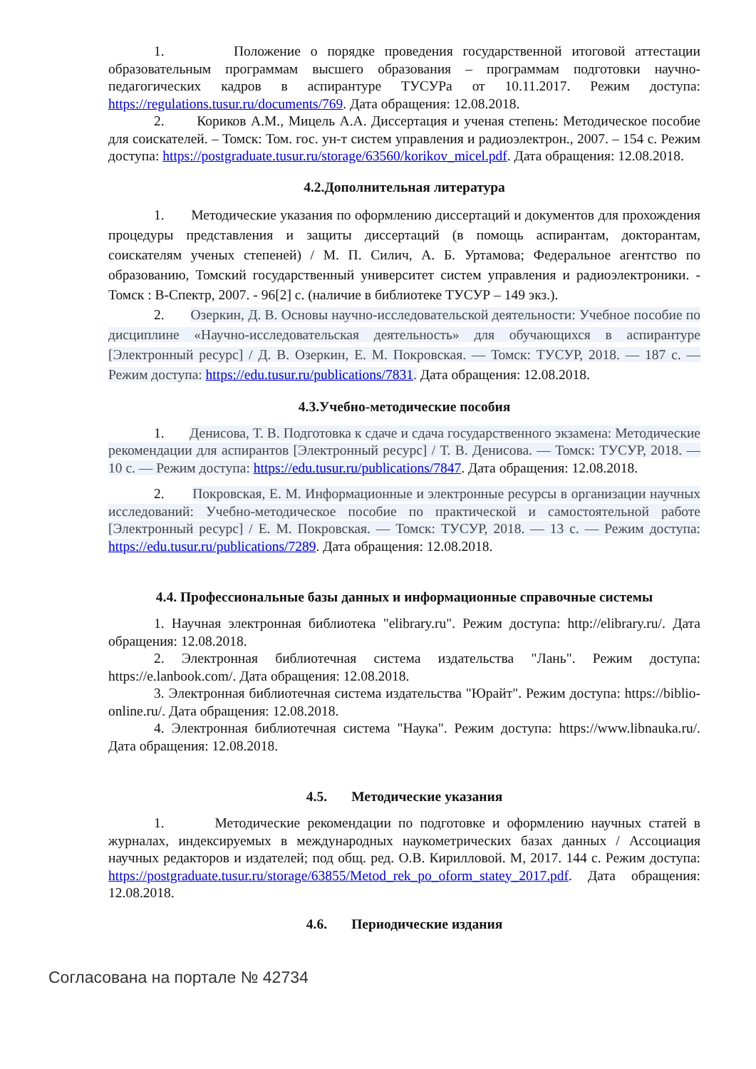1. Положение о порядке проведения государственной итоговой аттестации образовательным программам высшего образования – программам подготовки научно-педагогических кадров в аспирантуре ТУСУРа от 10.11.2017. Режим доступа: https://regulations.tusur.ru/documents/769. Дата обращения: 12.08.2018.
2. Кориков А.М., Мицель А.А. Диссертация и ученая степень: Методическое пособие для соискателей. – Томск: Том. гос. ун-т систем управления и радиоэлектрон., 2007. – 154 с. Режим доступа: https://postgraduate.tusur.ru/storage/63560/korikov_micel.pdf. Дата обращения: 12.08.2018.
4.2.Дополнительная литература
1. Методические указания по оформлению диссертаций и документов для прохождения процедуры представления и защиты диссертаций (в помощь аспирантам, докторантам, соискателям ученых степеней) / М. П. Силич, А. Б. Уртамова; Федеральное агентство по образованию, Томский государственный университет систем управления и радиоэлектроники. - Томск : В-Спектр, 2007. - 96[2] с. (наличие в библиотеке ТУСУР – 149 экз.).
2. Озеркин, Д. В. Основы научно-исследовательской деятельности: Учебное пособие по дисциплине «Научно-исследовательская деятельность» для обучающихся в аспирантуре [Электронный ресурс] / Д. В. Озеркин, Е. М. Покровская. — Томск: ТУСУР, 2018. — 187 с. — Режим доступа: https://edu.tusur.ru/publications/7831. Дата обращения: 12.08.2018.
4.3.Учебно-методические пособия
1. Денисова, Т. В. Подготовка к сдаче и сдача государственного экзамена: Методические рекомендации для аспирантов [Электронный ресурс] / Т. В. Денисова. — Томск: ТУСУР, 2018. — 10 с. — Режим доступа: https://edu.tusur.ru/publications/7847. Дата обращения: 12.08.2018.
2. Покровская, Е. М. Информационные и электронные ресурсы в организации научных исследований: Учебно-методическое пособие по практической и самостоятельной работе [Электронный ресурс] / Е. М. Покровская. — Томск: ТУСУР, 2018. — 13 с. — Режим доступа: https://edu.tusur.ru/publications/7289. Дата обращения: 12.08.2018.
4.4. Профессиональные базы данных и информационные справочные системы
1. Научная электронная библиотека "elibrary.ru". Режим доступа: http://elibrary.ru/. Дата обращения: 12.08.2018.
2. Электронная библиотечная система издательства "Лань". Режим доступа: https://e.lanbook.com/. Дата обращения: 12.08.2018.
3. Электронная библиотечная система издательства "Юрайт". Режим доступа: https://biblio-online.ru/. Дата обращения: 12.08.2018.
4. Электронная библиотечная система "Наука". Режим доступа: https://www.libnauka.ru/. Дата обращения: 12.08.2018.
4.5. Методические указания
1. Методические рекомендации по подготовке и оформлению научных статей в журналах, индексируемых в международных наукометрических базах данных / Ассоциация научных редакторов и издателей; под общ. ред. О.В. Кирилловой. М, 2017. 144 с. Режим доступа: https://postgraduate.tusur.ru/storage/63855/Metod_rek_po_oform_statey_2017.pdf. Дата обращения: 12.08.2018.
4.6. Периодические издания
Согласована на портале № 42734